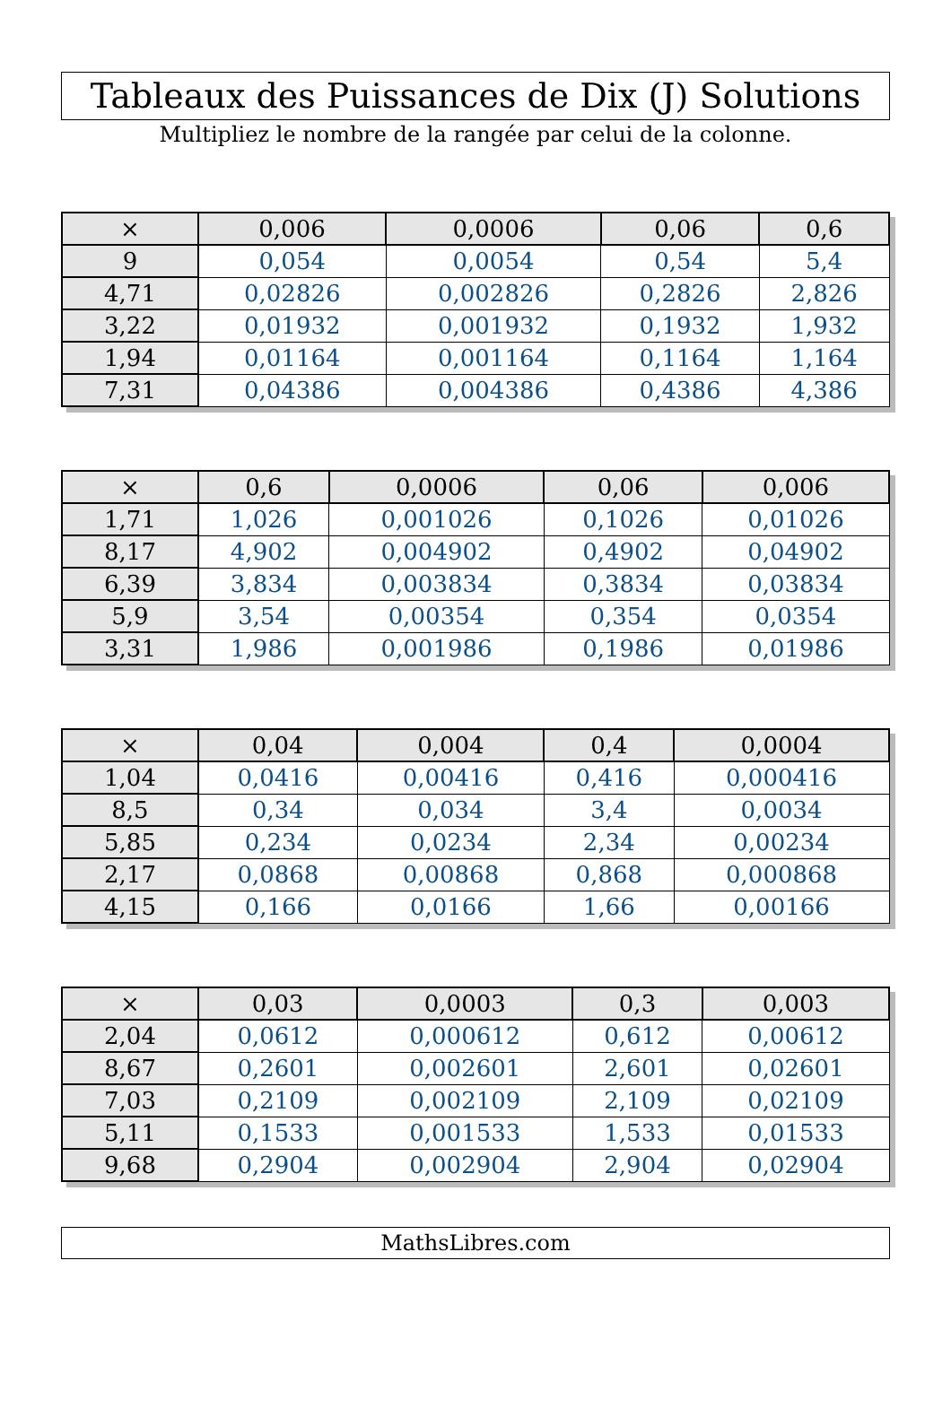Tableaux des Puissances de Dix (J) Solutions
Multipliez le nombre de la rangée par celui de la colonne.
| × | 0,006 | 0,0006 | 0,06 | 0,6 |
| --- | --- | --- | --- | --- |
| 9 | 0,054 | 0,0054 | 0,54 | 5,4 |
| 4,71 | 0,02826 | 0,002826 | 0,2826 | 2,826 |
| 3,22 | 0,01932 | 0,001932 | 0,1932 | 1,932 |
| 1,94 | 0,01164 | 0,001164 | 0,1164 | 1,164 |
| 7,31 | 0,04386 | 0,004386 | 0,4386 | 4,386 |
| × | 0,6 | 0,0006 | 0,06 | 0,006 |
| --- | --- | --- | --- | --- |
| 1,71 | 1,026 | 0,001026 | 0,1026 | 0,01026 |
| 8,17 | 4,902 | 0,004902 | 0,4902 | 0,04902 |
| 6,39 | 3,834 | 0,003834 | 0,3834 | 0,03834 |
| 5,9 | 3,54 | 0,00354 | 0,354 | 0,0354 |
| 3,31 | 1,986 | 0,001986 | 0,1986 | 0,01986 |
| × | 0,04 | 0,004 | 0,4 | 0,0004 |
| --- | --- | --- | --- | --- |
| 1,04 | 0,0416 | 0,00416 | 0,416 | 0,000416 |
| 8,5 | 0,34 | 0,034 | 3,4 | 0,0034 |
| 5,85 | 0,234 | 0,0234 | 2,34 | 0,00234 |
| 2,17 | 0,0868 | 0,00868 | 0,868 | 0,000868 |
| 4,15 | 0,166 | 0,0166 | 1,66 | 0,00166 |
| × | 0,03 | 0,0003 | 0,3 | 0,003 |
| --- | --- | --- | --- | --- |
| 2,04 | 0,0612 | 0,000612 | 0,612 | 0,00612 |
| 8,67 | 0,2601 | 0,002601 | 2,601 | 0,02601 |
| 7,03 | 0,2109 | 0,002109 | 2,109 | 0,02109 |
| 5,11 | 0,1533 | 0,001533 | 1,533 | 0,01533 |
| 9,68 | 0,2904 | 0,002904 | 2,904 | 0,02904 |
MathsLibres.com